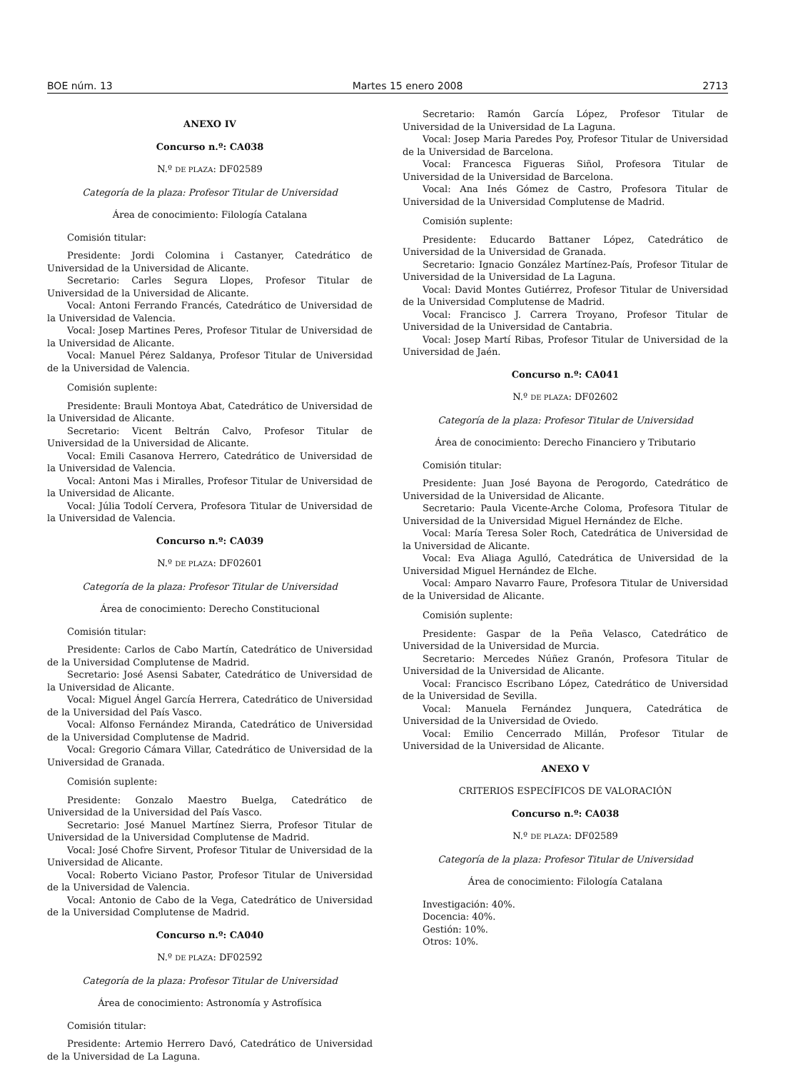BOE núm. 13 Martes 15 enero 2008 2713
ANEXO IV
Concurso n.º: CA038
N.º DE PLAZA: DF02589
Categoría de la plaza: Profesor Titular de Universidad
Área de conocimiento: Filología Catalana
Comisión titular:
Presidente: Jordi Colomina i Castanyer, Catedrático de Universidad de la Universidad de Alicante.
Secretario: Carles Segura Llopes, Profesor Titular de Universidad de la Universidad de Alicante.
Vocal: Antoni Ferrando Francés, Catedrático de Universidad de la Universidad de Valencia.
Vocal: Josep Martines Peres, Profesor Titular de Universidad de la Universidad de Alicante.
Vocal: Manuel Pérez Saldanya, Profesor Titular de Universidad de la Universidad de Valencia.
Comisión suplente:
Presidente: Brauli Montoya Abat, Catedrático de Universidad de la Universidad de Alicante.
Secretario: Vicent Beltrán Calvo, Profesor Titular de Universidad de la Universidad de Alicante.
Vocal: Emili Casanova Herrero, Catedrático de Universidad de la Universidad de Valencia.
Vocal: Antoni Mas i Miralles, Profesor Titular de Universidad de la Universidad de Alicante.
Vocal: Júlia Todolí Cervera, Profesora Titular de Universidad de la Universidad de Valencia.
Concurso n.º: CA039
N.º DE PLAZA: DF02601
Categoría de la plaza: Profesor Titular de Universidad
Área de conocimiento: Derecho Constitucional
Comisión titular:
Presidente: Carlos de Cabo Martín, Catedrático de Universidad de la Universidad Complutense de Madrid.
Secretario: José Asensi Sabater, Catedrático de Universidad de la Universidad de Alicante.
Vocal: Miguel Ángel García Herrera, Catedrático de Universidad de la Universidad del País Vasco.
Vocal: Alfonso Fernández Miranda, Catedrático de Universidad de la Universidad Complutense de Madrid.
Vocal: Gregorio Cámara Villar, Catedrático de Universidad de la Universidad de Granada.
Comisión suplente:
Presidente: Gonzalo Maestro Buelga, Catedrático de Universidad de la Universidad del País Vasco.
Secretario: José Manuel Martínez Sierra, Profesor Titular de Universidad de la Universidad Complutense de Madrid.
Vocal: José Chofre Sirvent, Profesor Titular de Universidad de la Universidad de Alicante.
Vocal: Roberto Viciano Pastor, Profesor Titular de Universidad de la Universidad de Valencia.
Vocal: Antonio de Cabo de la Vega, Catedrático de Universidad de la Universidad Complutense de Madrid.
Concurso n.º: CA040
N.º DE PLAZA: DF02592
Categoría de la plaza: Profesor Titular de Universidad
Área de conocimiento: Astronomía y Astrofísica
Comisión titular:
Presidente: Artemio Herrero Davó, Catedrático de Universidad de la Universidad de La Laguna.
Secretario: Ramón García López, Profesor Titular de Universidad de la Universidad de La Laguna.
Vocal: Josep Maria Paredes Poy, Profesor Titular de Universidad de la Universidad de Barcelona.
Vocal: Francesca Figueras Siñol, Profesora Titular de Universidad de la Universidad de Barcelona.
Vocal: Ana Inés Gómez de Castro, Profesora Titular de Universidad de la Universidad Complutense de Madrid.
Comisión suplente:
Presidente: Educardo Battaner López, Catedrático de Universidad de la Universidad de Granada.
Secretario: Ignacio González Martínez-País, Profesor Titular de Universidad de la Universidad de La Laguna.
Vocal: David Montes Gutiérrez, Profesor Titular de Universidad de la Universidad Complutense de Madrid.
Vocal: Francisco J. Carrera Troyano, Profesor Titular de Universidad de la Universidad de Cantabria.
Vocal: Josep Martí Ribas, Profesor Titular de Universidad de la Universidad de Jaén.
Concurso n.º: CA041
N.º DE PLAZA: DF02602
Categoría de la plaza: Profesor Titular de Universidad
Área de conocimiento: Derecho Financiero y Tributario
Comisión titular:
Presidente: Juan José Bayona de Perogordo, Catedrático de Universidad de la Universidad de Alicante.
Secretario: Paula Vicente-Arche Coloma, Profesora Titular de Universidad de la Universidad Miguel Hernández de Elche.
Vocal: María Teresa Soler Roch, Catedrática de Universidad de la Universidad de Alicante.
Vocal: Eva Aliaga Agulló, Catedrática de Universidad de la Universidad Miguel Hernández de Elche.
Vocal: Amparo Navarro Faure, Profesora Titular de Universidad de la Universidad de Alicante.
Comisión suplente:
Presidente: Gaspar de la Peña Velasco, Catedrático de Universidad de la Universidad de Murcia.
Secretario: Mercedes Núñez Granón, Profesora Titular de Universidad de la Universidad de Alicante.
Vocal: Francisco Escribano López, Catedrático de Universidad de la Universidad de Sevilla.
Vocal: Manuela Fernández Junquera, Catedrática de Universidad de la Universidad de Oviedo.
Vocal: Emilio Cencerrado Millán, Profesor Titular de Universidad de la Universidad de Alicante.
ANEXO V
CRITERIOS ESPECÍFICOS DE VALORACIÓN
Concurso n.º: CA038
N.º DE PLAZA: DF02589
Categoría de la plaza: Profesor Titular de Universidad
Área de conocimiento: Filología Catalana
Investigación: 40%.
Docencia: 40%.
Gestión: 10%.
Otros: 10%.